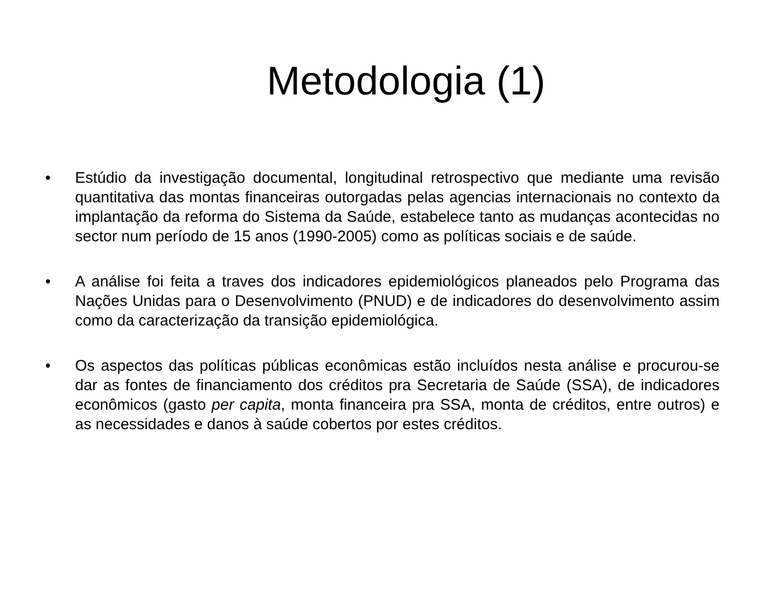Metodologia (1)
• Estúdio da investigação documental, longitudinal retrospectivo que mediante uma revisão quantitativa das montas financeiras outorgadas pelas agencias internacionais no contexto da implantação da reforma do Sistema da Saúde, estabelece tanto as mudanças acontecidas no sector num período de 15 anos (1990-2005) como as políticas sociais e de saúde.
• A análise foi feita a traves dos indicadores epidemiológicos planeados pelo Programa das Nações Unidas para o Desenvolvimento (PNUD) e de indicadores do desenvolvimento assim como da caracterização da transição epidemiológica.
• Os aspectos das políticas públicas econômicas estão incluídos nesta análise e procurou-se dar as fontes de financiamento dos créditos pra Secretaria de Saúde (SSA), de indicadores econômicos (gasto per capita, monta financeira pra SSA, monta de créditos, entre outros) e as necessidades e danos à saúde cobertos por estes créditos.